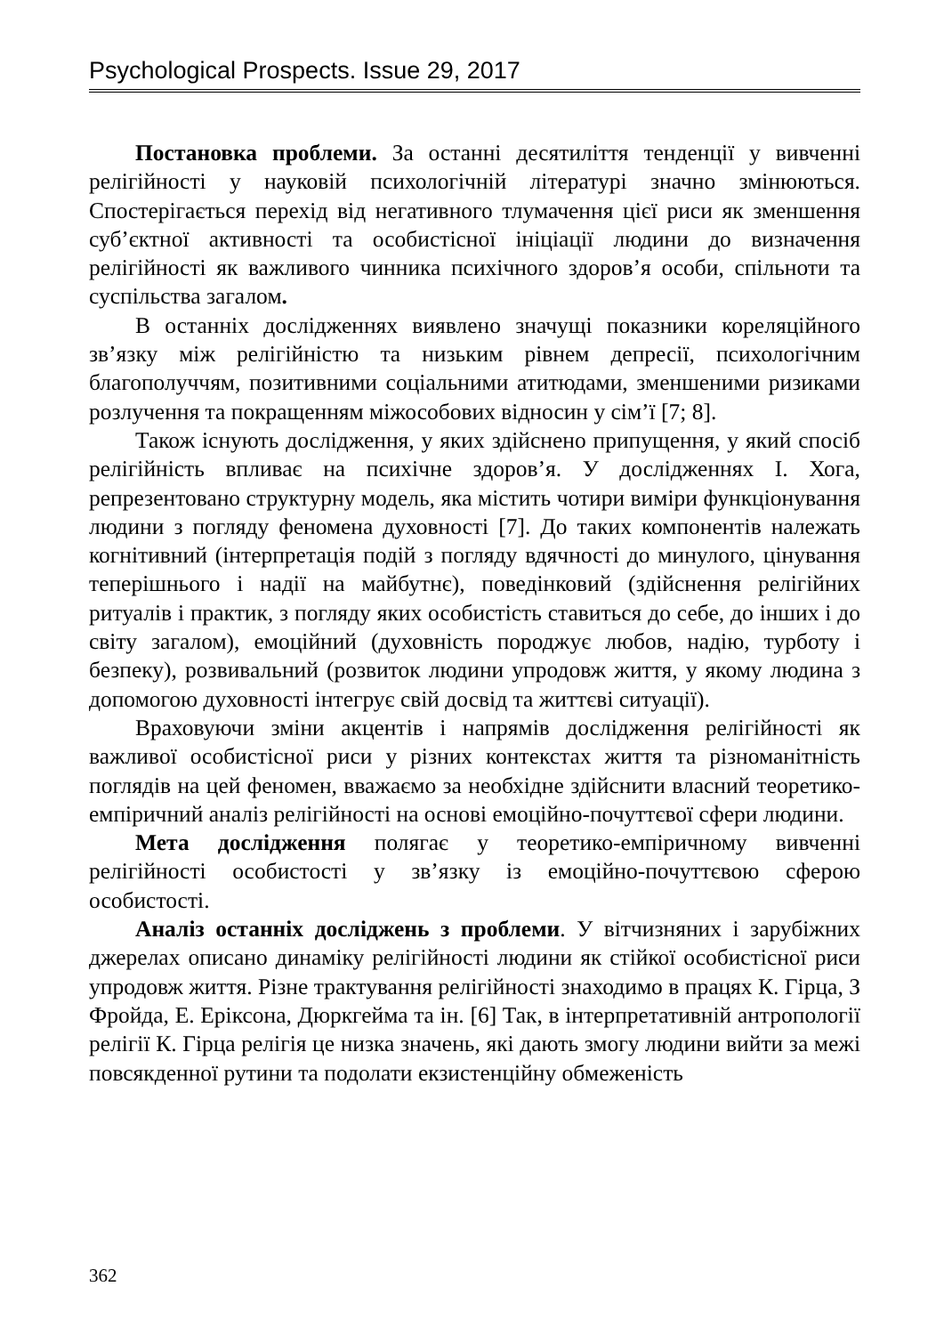Psychological Prospects. Issue 29, 2017
Постановка проблеми. За останні десятиліття тенденції у вивченні релігійності у науковій психологічній літературі значно змінюються. Спостерігається перехід від негативного тлумачення цієї риси як зменшення суб’єктної активності та особистісної ініціації людини до визначення релігійності як важливого чинника психічного здоров’я особи, спільноти та суспільства загалом.
В останніх дослідженнях виявлено значущі показники кореляційного зв’язку між релігійністю та низьким рівнем депресії, психологічним благополуччям, позитивними соціальними атитюдами, зменшеними ризиками розлучення та покращенням міжособових відносин у сім’ї [7; 8].
Також існують дослідження, у яких здійснено припущення, у який спосіб релігійність впливає на психічне здоров’я. У дослідженнях І. Хога, репрезентовано структурну модель, яка містить чотири виміри функціонування людини з погляду феномена духовності [7]. До таких компонентів належать когнітивний (інтерпретація подій з погляду вдячності до минулого, цінування теперішнього і надії на майбутнє), поведінковий (здійснення релігійних ритуалів і практик, з погляду яких особистість ставиться до себе, до інших і до світу загалом), емоційний (духовність породжує любов, надію, турботу і безпеку), розвивальний (розвиток людини упродовж життя, у якому людина з допомогою духовності інтегрує свій досвід та життєві ситуації).
Враховуючи зміни акцентів і напрямів дослідження релігійності як важливої особистісної риси у різних контекстах життя та різноманітність поглядів на цей феномен, вважаємо за необхідне здійснити власний теоретико-емпіричний аналіз релігійності на основі емоційно-почуттєвої сфери людини.
Мета дослідження полягає у теоретико-емпіричному вивченні релігійності особистості у зв’язку із емоційно-почуттєвою сферою особистості.
Аналіз останніх досліджень з проблеми. У вітчизняних і зарубіжних джерелах описано динаміку релігійності людини як стійкої особистісної риси упродовж життя. Різне трактування релігійності знаходимо в працях К. Гірца, З Фройда, Е. Еріксона, Дюркгейма та ін. [6] Так, в інтерпретативній антропології релігії К. Гірца релігія це низка значень, які дають змогу людини вийти за межі повсякденної рутини та подолати екзистенційну обмеженість
362